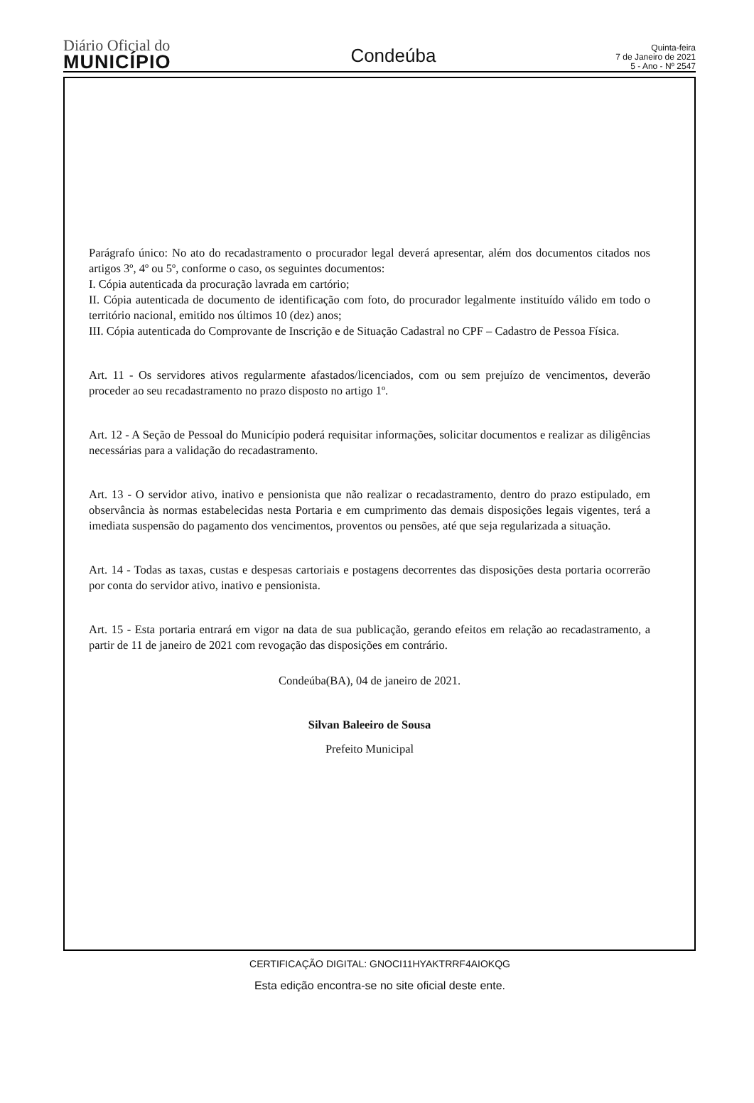Diário Oficial do
MUNICÍPIO
Condeúba
Quinta-feira
7 de Janeiro de 2021
5 - Ano - Nº 2547
Parágrafo único: No ato do recadastramento o procurador legal deverá apresentar, além dos documentos citados nos artigos 3º, 4º ou 5º, conforme o caso, os seguintes documentos:
I. Cópia autenticada da procuração lavrada em cartório;
II. Cópia autenticada de documento de identificação com foto, do procurador legalmente instituído válido em todo o território nacional, emitido nos últimos 10 (dez) anos;
III. Cópia autenticada do Comprovante de Inscrição e de Situação Cadastral no CPF – Cadastro de Pessoa Física.
Art. 11 - Os servidores ativos regularmente afastados/licenciados, com ou sem prejuízo de vencimentos, deverão proceder ao seu recadastramento no prazo disposto no artigo 1º.
Art. 12 - A Seção de Pessoal do Município poderá requisitar informações, solicitar documentos e realizar as diligências necessárias para a validação do recadastramento.
Art. 13 - O servidor ativo, inativo e pensionista que não realizar o recadastramento, dentro do prazo estipulado, em observância às normas estabelecidas nesta Portaria e em cumprimento das demais disposições legais vigentes, terá a imediata suspensão do pagamento dos vencimentos, proventos ou pensões, até que seja regularizada a situação.
Art. 14 - Todas as taxas, custas e despesas cartoriais e postagens decorrentes das disposições desta portaria ocorrerão por conta do servidor ativo, inativo e pensionista.
Art. 15 - Esta portaria entrará em vigor na data de sua publicação, gerando efeitos em relação ao recadastramento, a partir de 11 de janeiro de 2021 com revogação das disposições em contrário.
Condeúba(BA), 04 de janeiro de 2021.
Silvan Baleeiro de Sousa
Prefeito Municipal
CERTIFICAÇÃO DIGITAL: GNOCI11HYAKTRRF4AIOKQG
Esta edição encontra-se no site oficial deste ente.